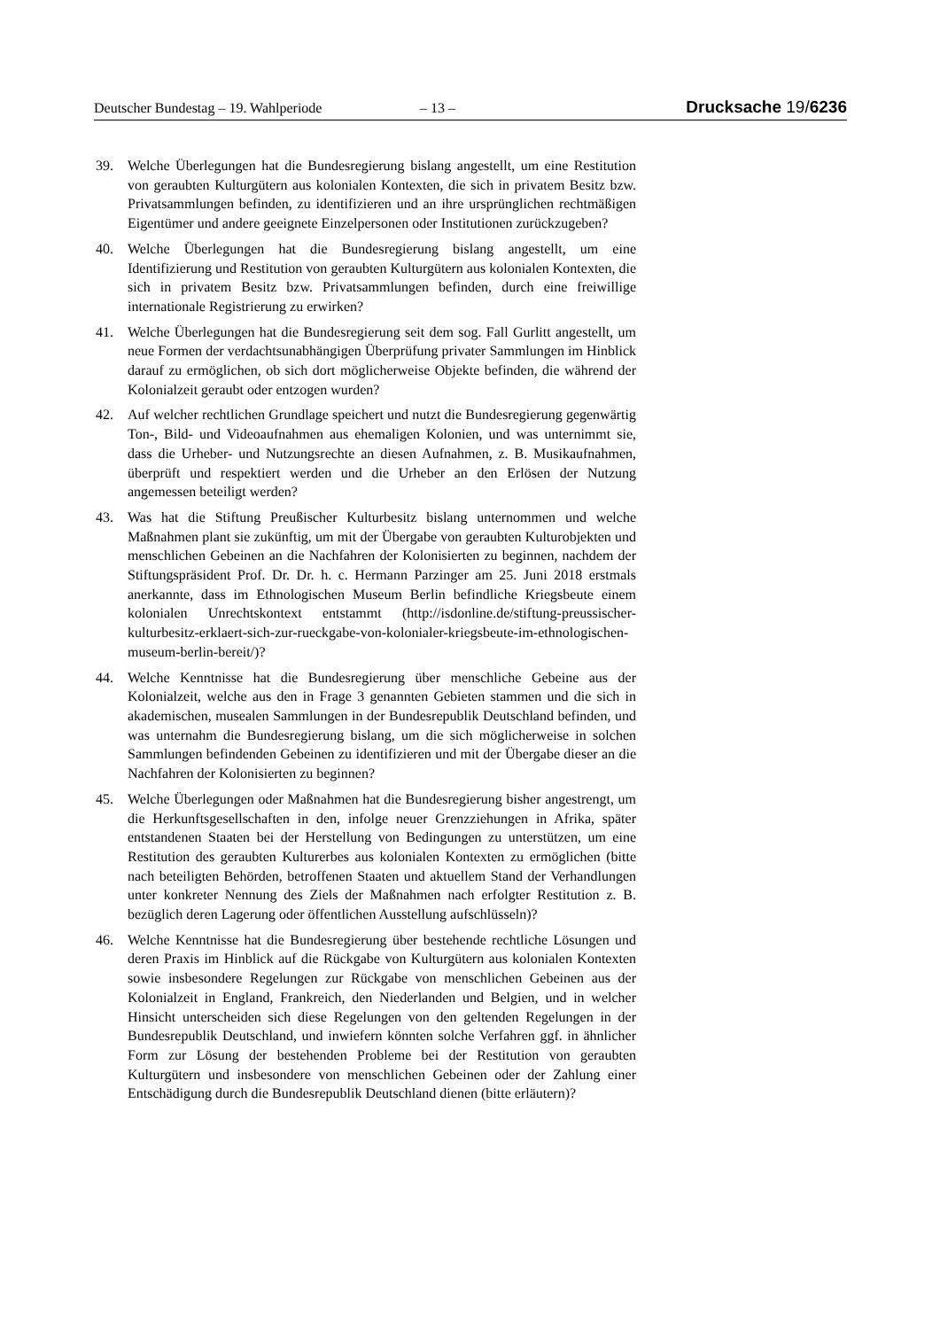Deutscher Bundestag – 19. Wahlperiode
– 13 –
Drucksache 19/6236
39. Welche Überlegungen hat die Bundesregierung bislang angestellt, um eine Restitution von geraubten Kulturgütern aus kolonialen Kontexten, die sich in privatem Besitz bzw. Privatsammlungen befinden, zu identifizieren und an ihre ursprünglichen rechtmäßigen Eigentümer und andere geeignete Einzelpersonen oder Institutionen zurückzugeben?
40. Welche Überlegungen hat die Bundesregierung bislang angestellt, um eine Identifizierung und Restitution von geraubten Kulturgütern aus kolonialen Kontexten, die sich in privatem Besitz bzw. Privatsammlungen befinden, durch eine freiwillige internationale Registrierung zu erwirken?
41. Welche Überlegungen hat die Bundesregierung seit dem sog. Fall Gurlitt angestellt, um neue Formen der verdachtsunabhängigen Überprüfung privater Sammlungen im Hinblick darauf zu ermöglichen, ob sich dort möglicherweise Objekte befinden, die während der Kolonialzeit geraubt oder entzogen wurden?
42. Auf welcher rechtlichen Grundlage speichert und nutzt die Bundesregierung gegenwärtig Ton-, Bild- und Videoaufnahmen aus ehemaligen Kolonien, und was unternimmt sie, dass die Urheber- und Nutzungsrechte an diesen Aufnahmen, z. B. Musikaufnahmen, überprüft und respektiert werden und die Urheber an den Erlösen der Nutzung angemessen beteiligt werden?
43. Was hat die Stiftung Preußischer Kulturbesitz bislang unternommen und welche Maßnahmen plant sie zukünftig, um mit der Übergabe von geraubten Kulturobjekten und menschlichen Gebeinen an die Nachfahren der Kolonisierten zu beginnen, nachdem der Stiftungspräsident Prof. Dr. Dr. h. c. Hermann Parzinger am 25. Juni 2018 erstmals anerkannte, dass im Ethnologischen Museum Berlin befindliche Kriegsbeute einem kolonialen Unrechtskontext entstammt (http://isdonline.de/stiftung-preussischer-kulturbesitz-erklaert-sich-zur-rueckgabe-von-kolonialer-kriegsbeute-im-ethnologischen-museum-berlin-bereit/)?
44. Welche Kenntnisse hat die Bundesregierung über menschliche Gebeine aus der Kolonialzeit, welche aus den in Frage 3 genannten Gebieten stammen und die sich in akademischen, musealen Sammlungen in der Bundesrepublik Deutschland befinden, und was unternahm die Bundesregierung bislang, um die sich möglicherweise in solchen Sammlungen befindenden Gebeinen zu identifizieren und mit der Übergabe dieser an die Nachfahren der Kolonisierten zu beginnen?
45. Welche Überlegungen oder Maßnahmen hat die Bundesregierung bisher angestrengt, um die Herkunftsgesellschaften in den, infolge neuer Grenzziehungen in Afrika, später entstandenen Staaten bei der Herstellung von Bedingungen zu unterstützen, um eine Restitution des geraubten Kulturerbes aus kolonialen Kontexten zu ermöglichen (bitte nach beteiligten Behörden, betroffenen Staaten und aktuellem Stand der Verhandlungen unter konkreter Nennung des Ziels der Maßnahmen nach erfolgter Restitution z. B. bezüglich deren Lagerung oder öffentlichen Ausstellung aufschlüsseln)?
46. Welche Kenntnisse hat die Bundesregierung über bestehende rechtliche Lösungen und deren Praxis im Hinblick auf die Rückgabe von Kulturgütern aus kolonialen Kontexten sowie insbesondere Regelungen zur Rückgabe von menschlichen Gebeinen aus der Kolonialzeit in England, Frankreich, den Niederlanden und Belgien, und in welcher Hinsicht unterscheiden sich diese Regelungen von den geltenden Regelungen in der Bundesrepublik Deutschland, und inwiefern könnten solche Verfahren ggf. in ähnlicher Form zur Lösung der bestehenden Probleme bei der Restitution von geraubten Kulturgütern und insbesondere von menschlichen Gebeinen oder der Zahlung einer Entschädigung durch die Bundesrepublik Deutschland dienen (bitte erläutern)?